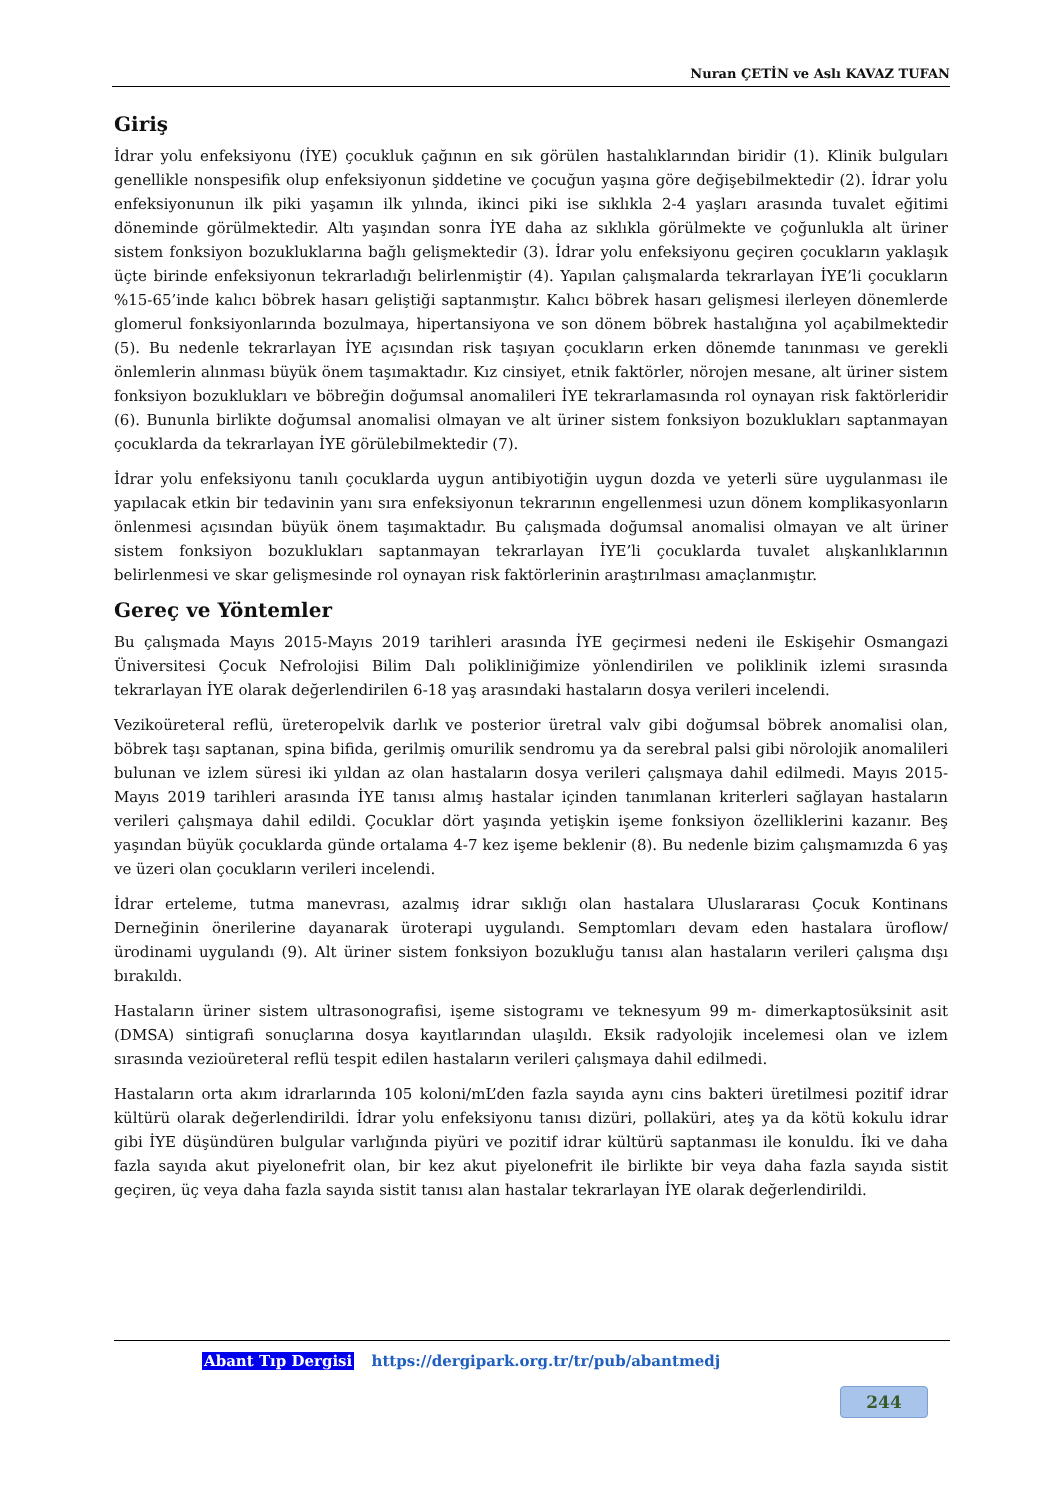Nuran ÇETİN ve Aslı KAVAZ TUFAN
Giriş
İdrar yolu enfeksiyonu (İYE) çocukluk çağının en sık görülen hastalıklarından biridir (1). Klinik bulguları genellikle nonspesifik olup enfeksiyonun şiddetine ve çocuğun yaşına göre değişebilmektedir (2). İdrar yolu enfeksiyonunun ilk piki yaşamın ilk yılında, ikinci piki ise sıklıkla 2-4 yaşları arasında tuvalet eğitimi döneminde görülmektedir. Altı yaşından sonra İYE daha az sıklıkla görülmekte ve çoğunlukla alt üriner sistem fonksiyon bozukluklarına bağlı gelişmektedir (3). İdrar yolu enfeksiyonu geçiren çocukların yaklaşık üçte birinde enfeksiyonun tekrarladığı belirlenmiştir (4). Yapılan çalışmalarda tekrarlayan İYE’li çocukların %15-65’inde kalıcı böbrek hasarı geliştiği saptanmıştır. Kalıcı böbrek hasarı gelişmesi ilerleyen dönemlerde glomerul fonksiyonlarında bozulmaya, hipertansiyona ve son dönem böbrek hastalığına yol açabilmektedir (5). Bu nedenle tekrarlayan İYE açısından risk taşıyan çocukların erken dönemde tanınması ve gerekli önlemlerin alınması büyük önem taşımaktadır. Kız cinsiyet, etnik faktörler, nörojen mesane, alt üriner sistem fonksiyon bozuklukları ve böbreğin doğumsal anomalileri İYE tekrarlamasında rol oynayan risk faktörleridir (6). Bununla birlikte doğumsal anomalisi olmayan ve alt üriner sistem fonksiyon bozuklukları saptanmayan çocuklarda da tekrarlayan İYE görülebilmektedir (7).
İdrar yolu enfeksiyonu tanılı çocuklarda uygun antibiyotiğin uygun dozda ve yeterli süre uygulanması ile yapılacak etkin bir tedavinin yanı sıra enfeksiyonun tekrarının engellenmesi uzun dönem komplikasyonların önlenmesi açısından büyük önem taşımaktadır. Bu çalışmada doğumsal anomalisi olmayan ve alt üriner sistem fonksiyon bozuklukları saptanmayan tekrarlayan İYE’li çocuklarda tuvalet alışkanlıklarının belirlenmesi ve skar gelişmesinde rol oynayan risk faktörlerinin araştırılması amaçlanmıştır.
Gereç ve Yöntemler
Bu çalışmada Mayıs 2015-Mayıs 2019 tarihleri arasında İYE geçirmesi nedeni ile Eskişehir Osmangazi Üniversitesi Çocuk Nefrolojisi Bilim Dalı polikliniğimize yönlendirilen ve poliklinik izlemi sırasında tekrarlayan İYE olarak değerlendirilen 6-18 yaş arasındaki hastaların dosya verileri incelendi.
Vezikoüreteral reflü, üreteropelvik darlık ve posterior üretral valv gibi doğumsal böbrek anomalisi olan, böbrek taşı saptanan, spina bifida, gerilmiş omurilik sendromu ya da serebral palsi gibi nörolojik anomalileri bulunan ve izlem süresi iki yıldan az olan hastaların dosya verileri çalışmaya dahil edilmedi. Mayıs 2015-Mayıs 2019 tarihleri arasında İYE tanısı almış hastalar içinden tanımlanan kriterleri sağlayan hastaların verileri çalışmaya dahil edildi. Çocuklar dört yaşında yetişkin işeme fonksiyon özelliklerini kazanır. Beş yaşından büyük çocuklarda günde ortalama 4-7 kez işeme beklenir (8). Bu nedenle bizim çalışmamızda 6 yaş ve üzeri olan çocukların verileri incelendi.
İdrar erteleme, tutma manevrası, azalmış idrar sıklığı olan hastalara Uluslararası Çocuk Kontinans Derneğinin önerilerine dayanarak üroterapi uygulandı. Semptomları devam eden hastalara üroflow/ürodinami uygulandı (9). Alt üriner sistem fonksiyon bozukluğu tanısı alan hastaların verileri çalışma dışı bırakıldı.
Hastaların üriner sistem ultrasonografisi, işeme sistogramı ve teknesyum 99 m- dimerkaptosüksinit asit (DMSA) sintigrafi sonuçlarına dosya kayıtlarından ulaşıldı. Eksik radyolojik incelemesi olan ve izlem sırasında vezioüreteral reflü tespit edilen hastaların verileri çalışmaya dahil edilmedi.
Hastaların orta akım idrarlarında 105 koloni/mL’den fazla sayıda aynı cins bakteri üretilmesi pozitif idrar kültürü olarak değerlendirildi. İdrar yolu enfeksiyonu tanısı dizüri, pollaküri, ateş ya da kötü kokulu idrar gibi İYE düşündüren bulgular varlığında piyüri ve pozitif idrar kültürü saptanması ile konuldu. İki ve daha fazla sayıda akut piyelonefrit olan, bir kez akut piyelonefrit ile birlikte bir veya daha fazla sayıda sistit geçiren, üç veya daha fazla sayıda sistit tanısı alan hastalar tekrarlayan İYE olarak değerlendirildi.
Abant Tıp Dergisi https://dergipark.org.tr/tr/pub/abantmedj
244